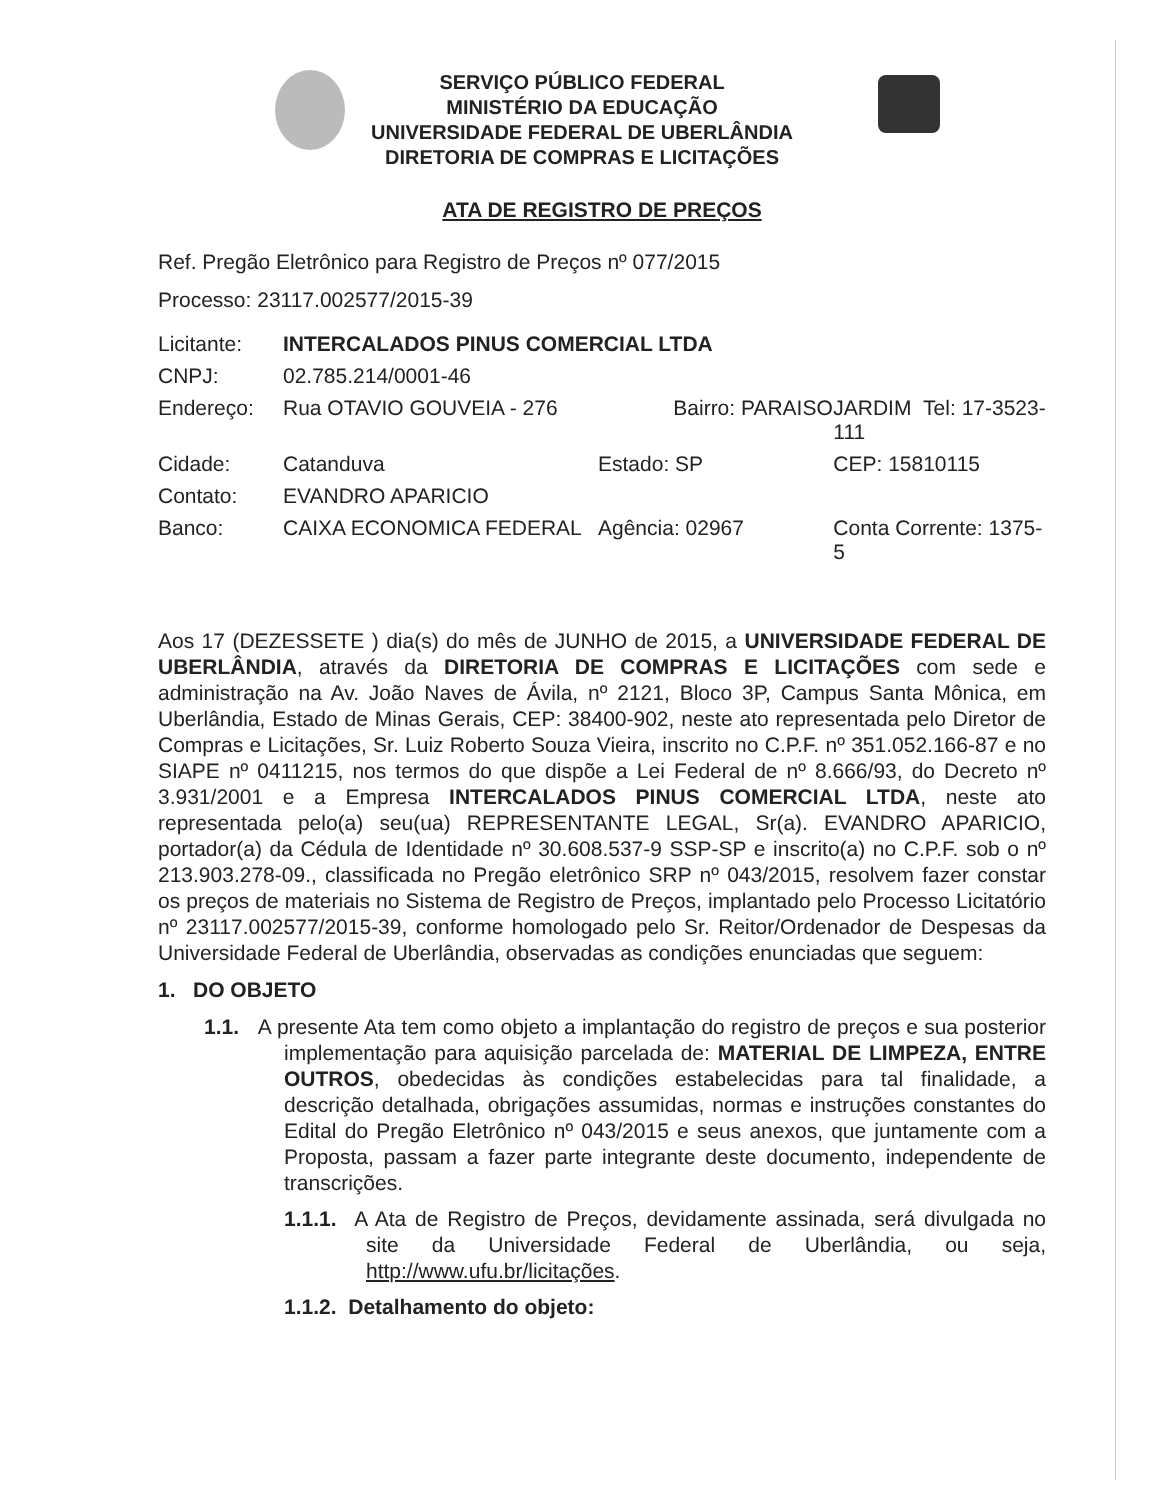SERVIÇO PÚBLICO FEDERAL
MINISTÉRIO DA EDUCAÇÃO
UNIVERSIDADE FEDERAL DE UBERLÂNDIA
DIRETORIA DE COMPRAS E LICITAÇÕES
ATA DE REGISTRO DE PREÇOS
Ref. Pregão Eletrônico para Registro de Preços nº 077/2015
Processo: 23117.002577/2015-39
| Licitante: | INTERCALADOS PINUS COMERCIAL LTDA | | | |
| CNPJ: | 02.785.214/0001-46 | | | |
| Endereço: | Rua OTAVIO GOUVEIA - 276 | | Bairro: PARAISO | JARDIM Tel: 17-3523-111 |
| Cidade: | Catanduva | Estado: SP | | CEP: 15810115 |
| Contato: | EVANDRO APARICIO | | | |
| Banco: | CAIXA ECONOMICA FEDERAL | Agência: 02967 | | Conta Corrente: 1375-5 |
Aos 17 (DEZESSETE ) dia(s) do mês de JUNHO de 2015, a UNIVERSIDADE FEDERAL DE UBERLÂNDIA, através da DIRETORIA DE COMPRAS E LICITAÇÕES com sede e administração na Av. João Naves de Ávila, nº 2121, Bloco 3P, Campus Santa Mônica, em Uberlândia, Estado de Minas Gerais, CEP: 38400-902, neste ato representada pelo Diretor de Compras e Licitações, Sr. Luiz Roberto Souza Vieira, inscrito no C.P.F. nº 351.052.166-87 e no SIAPE nº 0411215, nos termos do que dispõe a Lei Federal de nº 8.666/93, do Decreto nº 3.931/2001 e a Empresa INTERCALADOS PINUS COMERCIAL LTDA, neste ato representada pelo(a) seu(ua) REPRESENTANTE LEGAL, Sr(a). EVANDRO APARICIO, portador(a) da Cédula de Identidade nº 30.608.537-9 SSP-SP e inscrito(a) no C.P.F. sob o nº 213.903.278-09., classificada no Pregão eletrônico SRP nº 043/2015, resolvem fazer constar os preços de materiais no Sistema de Registro de Preços, implantado pelo Processo Licitatório nº 23117.002577/2015-39, conforme homologado pelo Sr. Reitor/Ordenador de Despesas da Universidade Federal de Uberlândia, observadas as condições enunciadas que seguem:
1. DO OBJETO
1.1. A presente Ata tem como objeto a implantação do registro de preços e sua posterior implementação para aquisição parcelada de: MATERIAL DE LIMPEZA, ENTRE OUTROS, obedecidas às condições estabelecidas para tal finalidade, a descrição detalhada, obrigações assumidas, normas e instruções constantes do Edital do Pregão Eletrônico nº 043/2015 e seus anexos, que juntamente com a Proposta, passam a fazer parte integrante deste documento, independente de transcrições.
1.1.1. A Ata de Registro de Preços, devidamente assinada, será divulgada no site da Universidade Federal de Uberlândia, ou seja, http://www.ufu.br/licitações.
1.1.2. Detalhamento do objeto: